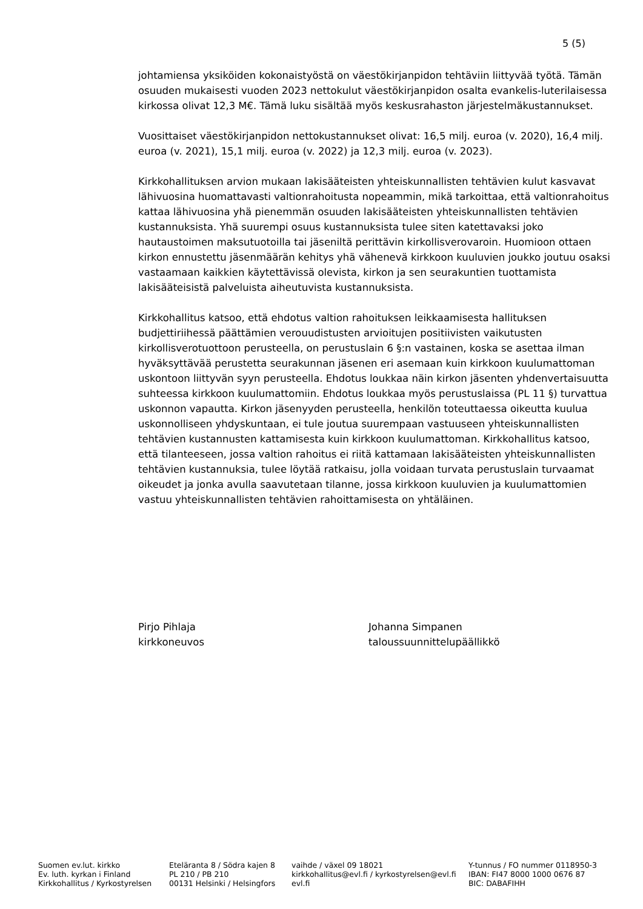5 (5)
johtamiensa yksiköiden kokonaistyöstä on väestökirjanpidon tehtäviin liittyvää työtä. Tämän osuuden mukaisesti vuoden 2023 nettokulut väestökirjanpidon osalta evankelis-luterilaisessa kirkossa olivat 12,3 M€. Tämä luku sisältää myös keskusrahaston järjestelmäkustannukset.
Vuosittaiset väestökirjanpidon nettokustannukset olivat: 16,5 milj. euroa (v. 2020), 16,4 milj. euroa (v. 2021), 15,1 milj. euroa (v. 2022) ja 12,3 milj. euroa (v. 2023).
Kirkkohallituksen arvion mukaan lakisääteisten yhteiskunnallisten tehtävien kulut kasvavat lähivuosina huomattavasti valtionrahoitusta nopeammin, mikä tarkoittaa, että valtionrahoitus kattaa lähivuosina yhä pienemmän osuuden lakisääteisten yhteiskunnallisten tehtävien kustannuksista. Yhä suurempi osuus kustannuksista tulee siten katettavaksi joko hautaustoimen maksutuotoilla tai jäseniltä perittävin kirkollisverovaroin. Huomioon ottaen kirkon ennustettu jäsenmäärän kehitys yhä vähenevä kirkkoon kuuluvien joukko joutuu osaksi vastaamaan kaikkien käytettävissä olevista, kirkon ja sen seurakuntien tuottamista lakisääteisistä palveluista aiheutuvista kustannuksista.
Kirkkohallitus katsoo, että ehdotus valtion rahoituksen leikkaamisesta hallituksen budjettiriihessä päättämien verouudistusten arvioitujen positiivisten vaikutusten kirkollisverotuottoon perusteella, on perustuslain 6 §:n vastainen, koska se asettaa ilman hyväksyttävää perustetta seurakunnan jäsenen eri asemaan kuin kirkkoon kuulumattoman uskontoon liittyvän syyn perusteella. Ehdotus loukkaa näin kirkon jäsenten yhdenvertaisuutta suhteessa kirkkoon kuulumattomiin. Ehdotus loukkaa myös perustuslaissa (PL 11 §) turvattua uskonnon vapautta. Kirkon jäsenyyden perusteella, henkilön toteuttaessa oikeutta kuulua uskonnolliseen yhdyskuntaan, ei tule joutua suurempaan vastuuseen yhteiskunnallisten tehtävien kustannusten kattamisesta kuin kirkkoon kuulumattoman. Kirkkohallitus katsoo, että tilanteeseen, jossa valtion rahoitus ei riitä kattamaan lakisääteisten yhteiskunnallisten tehtävien kustannuksia, tulee löytää ratkaisu, jolla voidaan turvata perustuslain turvaamat oikeudet ja jonka avulla saavutetaan tilanne, jossa kirkkoon kuuluvien ja kuulumattomien vastuu yhteiskunnallisten tehtävien rahoittamisesta on yhtäläinen.
Pirjo Pihlaja
kirkkoneuvos
Johanna Simpanen
taloussuunnittelupäällikkö
Suomen ev.lut. kirkko
Ev. luth. kyrkan i Finland
Kirkkohallitus / Kyrkostyrelsen
Eteläranta 8 / Södra kajen 8
PL 210 / PB 210
00131 Helsinki / Helsingfors
vaihde / växel 09 18021
kirkkohallitus@evl.fi / kyrkostyrelsen@evl.fi
evl.fi
Y-tunnus / FO nummer 0118950-3
IBAN: FI47 8000 1000 0676 87
BIC: DABAFIHH